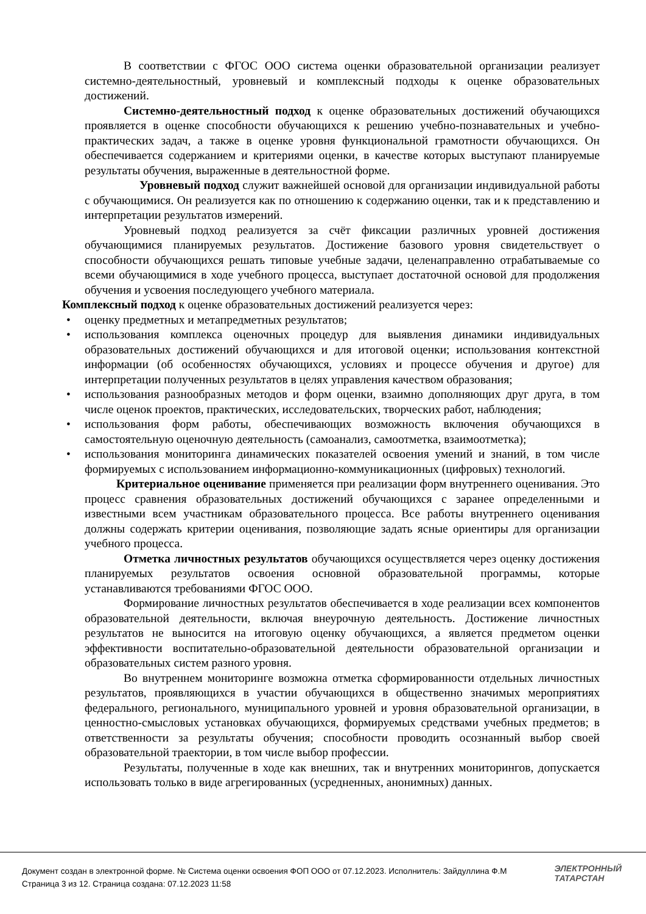В соответствии с ФГОС ООО система оценки образовательной организации реализует системно-деятельностный, уровневый и комплексный подходы к оценке образовательных достижений.
Системно-деятельностный подход к оценке образовательных достижений обучающихся проявляется в оценке способности обучающихся к решению учебно-познавательных и учебно-практических задач, а также в оценке уровня функциональной грамотности обучающихся. Он обеспечивается содержанием и критериями оценки, в качестве которых выступают планируемые результаты обучения, выраженные в деятельностной форме.
Уровневый подход служит важнейшей основой для организации индивидуальной работы с обучающимися. Он реализуется как по отношению к содержанию оценки, так и к представлению и интерпретации результатов измерений.
Уровневый подход реализуется за счёт фиксации различных уровней достижения обучающимися планируемых результатов. Достижение базового уровня свидетельствует о способности обучающихся решать типовые учебные задачи, целенаправленно отрабатываемые со всеми обучающимися в ходе учебного процесса, выступает достаточной основой для продолжения обучения и усвоения последующего учебного материала.
Комплексный подход к оценке образовательных достижений реализуется через:
• оценку предметных и метапредметных результатов;
• использования комплекса оценочных процедур для выявления динамики индивидуальных образовательных достижений обучающихся и для итоговой оценки; использования контекстной информации (об особенностях обучающихся, условиях и процессе обучения и другое) для интерпретации полученных результатов в целях управления качеством образования;
• использования разнообразных методов и форм оценки, взаимно дополняющих друг друга, в том числе оценок проектов, практических, исследовательских, творческих работ, наблюдения;
• использования форм работы, обеспечивающих возможность включения обучающихся в самостоятельную оценочную деятельность (самоанализ, самоотметка, взаимоотметка);
• использования мониторинга динамических показателей освоения умений и знаний, в том числе формируемых с использованием информационно-коммуникационных (цифровых) технологий.
Критериальное оценивание применяется при реализации форм внутреннего оценивания. Это процесс сравнения образовательных достижений обучающихся с заранее определенными и известными всем участникам образовательного процесса. Все работы внутреннего оценивания должны содержать критерии оценивания, позволяющие задать ясные ориентиры для организации учебного процесса.
Отметка личностных результатов обучающихся осуществляется через оценку достижения планируемых результатов освоения основной образовательной программы, которые устанавливаются требованиями ФГОС ООО.
Формирование личностных результатов обеспечивается в ходе реализации всех компонентов образовательной деятельности, включая внеурочную деятельность. Достижение личностных результатов не выносится на итоговую оценку обучающихся, а является предметом оценки эффективности воспитательно-образовательной деятельности образовательной организации и образовательных систем разного уровня.
Во внутреннем мониторинге возможна отметка сформированности отдельных личностных результатов, проявляющихся в участии обучающихся в общественно значимых мероприятиях федерального, регионального, муниципального уровней и уровня образовательной организации, в ценностно-смысловых установках обучающихся, формируемых средствами учебных предметов; в ответственности за результаты обучения; способности проводить осознанный выбор своей образовательной траектории, в том числе выбор профессии.
Результаты, полученные в ходе как внешних, так и внутренних мониторингов, допускается использовать только в виде агрегированных (усредненных, анонимных) данных.
Документ создан в электронной форме. № Система оценки освоения ФОП ООО от 07.12.2023. Исполнитель: Зайдуллина Ф.М
Страница 3 из 12. Страница создана: 07.12.2023 11:58
ЭЛЕКТРОННЫЙ
ТАТАРСТАН